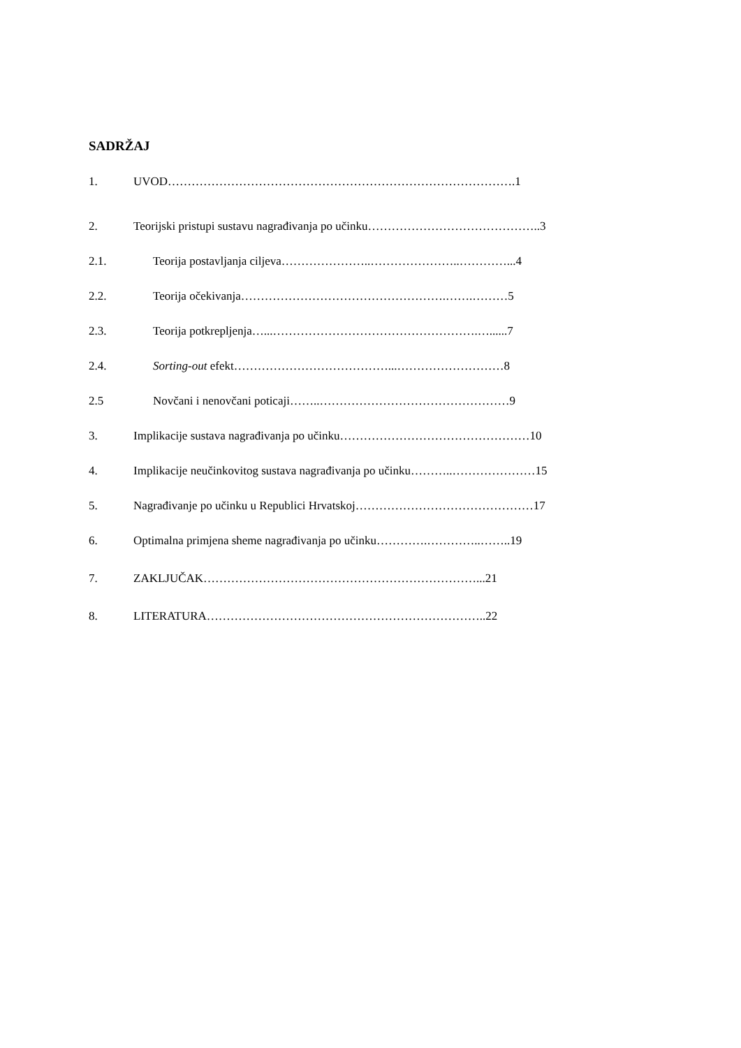SADRŽAJ
1. UVOD…………………………………………………………………………….1
2. Teorijski pristupi sustavu nagrađivanja po učinku……………………………………..3
2.1. Teorija postavljanja ciljeva…………………..…………………..…………...4
2.2. Teorija očekivanja…………………………………………….…….………5
2.3. Teorija potkrepljenja…...…………………………………………….…......7
2.4. Sorting-out efekt…………………………………...………………………8
2.5 Novčani i nenovčani poticaji……..…………………………………………9
3. Implikacije sustava nagrađivanja po učinku…………………………………………10
4. Implikacije neučinkovitog sustava nagrađivanja po učinku………..…………………15
5. Nagrađivanje po učinku u Republici Hrvatskoj………………………………………17
6. Optimalna primjena sheme nagrađivanja po učinku………….…………..……..19
7. ZAKLJUČAK……………………………………………………………...21
8. LITERATURA……………………………………………………………..22